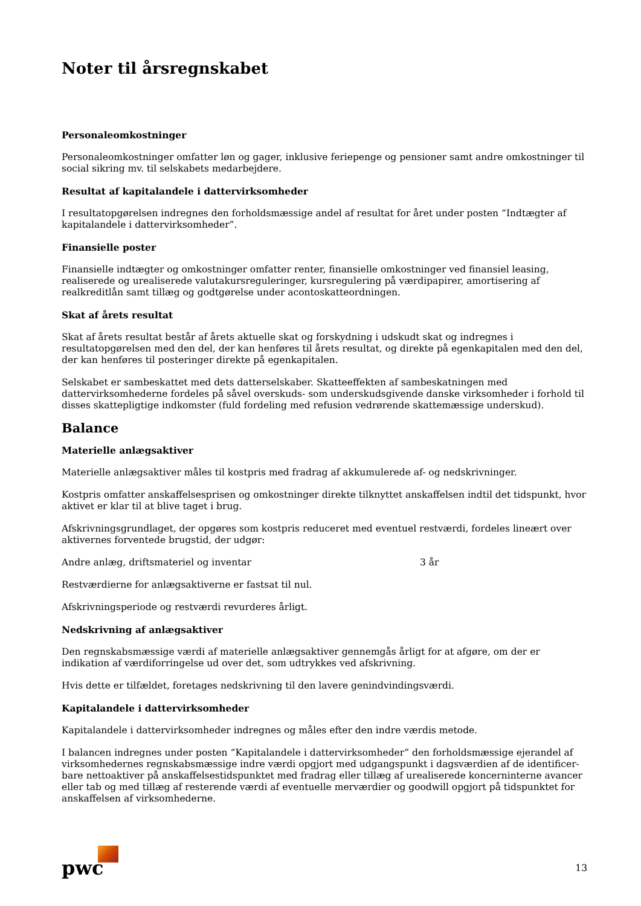Noter til årsregnskabet
Personaleomkostninger
Personaleomkostninger omfatter løn og gager, inklusive feriepenge og pensioner samt andre omkostninger til social sikring mv. til selskabets medarbejdere.
Resultat af kapitalandele i dattervirksomheder
I resultatopgørelsen indregnes den forholdsmæssige andel af resultat for året under posten “Indtægter af kapitalandele i dattervirksomheder”.
Finansielle poster
Finansielle indtægter og omkostninger omfatter renter, finansielle omkostninger ved finansiel leasing, realiserede og urealiserede valutakursreguleringer, kursregulering på værdipapirer, amortisering af realkreditlån samt tillæg og godtgørelse under acontoskatteordningen.
Skat af årets resultat
Skat af årets resultat består af årets aktuelle skat og forskydning i udskudt skat og indregnes i resultatopgørelsen med den del, der kan henføres til årets resultat, og direkte på egenkapitalen med den del, der kan henføres til posteringer direkte på egenkapitalen.
Selskabet er sambeskattet med dets datterselskaber. Skatteeffekten af sambeskatningen med dattervirksomhederne fordeles på såvel overskuds- som underskudsgivende danske virksomheder i forhold til disses skattepligtige indkomster (fuld fordeling med refusion vedrørende skattemæssige underskud).
Balance
Materielle anlægsaktiver
Materielle anlægsaktiver måles til kostpris med fradrag af akkumulerede af- og nedskrivninger.
Kostpris omfatter anskaffelsesprisen og omkostninger direkte tilknyttet anskaffelsen indtil det tidspunkt, hvor aktivet er klar til at blive taget i brug.
Afskrivningsgrundlaget, der opgøres som kostpris reduceret med eventuel restværdi, fordeles lineært over aktivernes forventede brugstid, der udgør:
Andre anlæg, driftsmateriel og inventar 3 år
Restværdierne for anlægsaktiverne er fastsat til nul.
Afskrivningsperiode og restværdi revurderes årligt.
Nedskrivning af anlægsaktiver
Den regnskabsmæssige værdi af materielle anlægsaktiver gennemgås årligt for at afgøre, om der er indikation af værdiforringelse ud over det, som udtrykkes ved afskrivning.
Hvis dette er tilfældet, foretages nedskrivning til den lavere genindvindingsværdi.
Kapitalandele i dattervirksomheder
Kapitalandele i dattervirksomheder indregnes og måles efter den indre værdis metode.
I balancen indregnes under posten “Kapitalandele i dattervirksomheder” den forholdsmæssige ejerandel af virksomhedernes regnskabsmæssige indre værdi opgjort med udgangspunkt i dagsværdien af de identificer-bare nettoaktiver på anskaffelsestidspunktet med fradrag eller tillæg af urealiserede koncerninterne avancer eller tab og med tillæg af resterende værdi af eventuelle merværdier og goodwill opgjort på tidspunktet for anskaffelsen af virksomhederne.
pwc
13